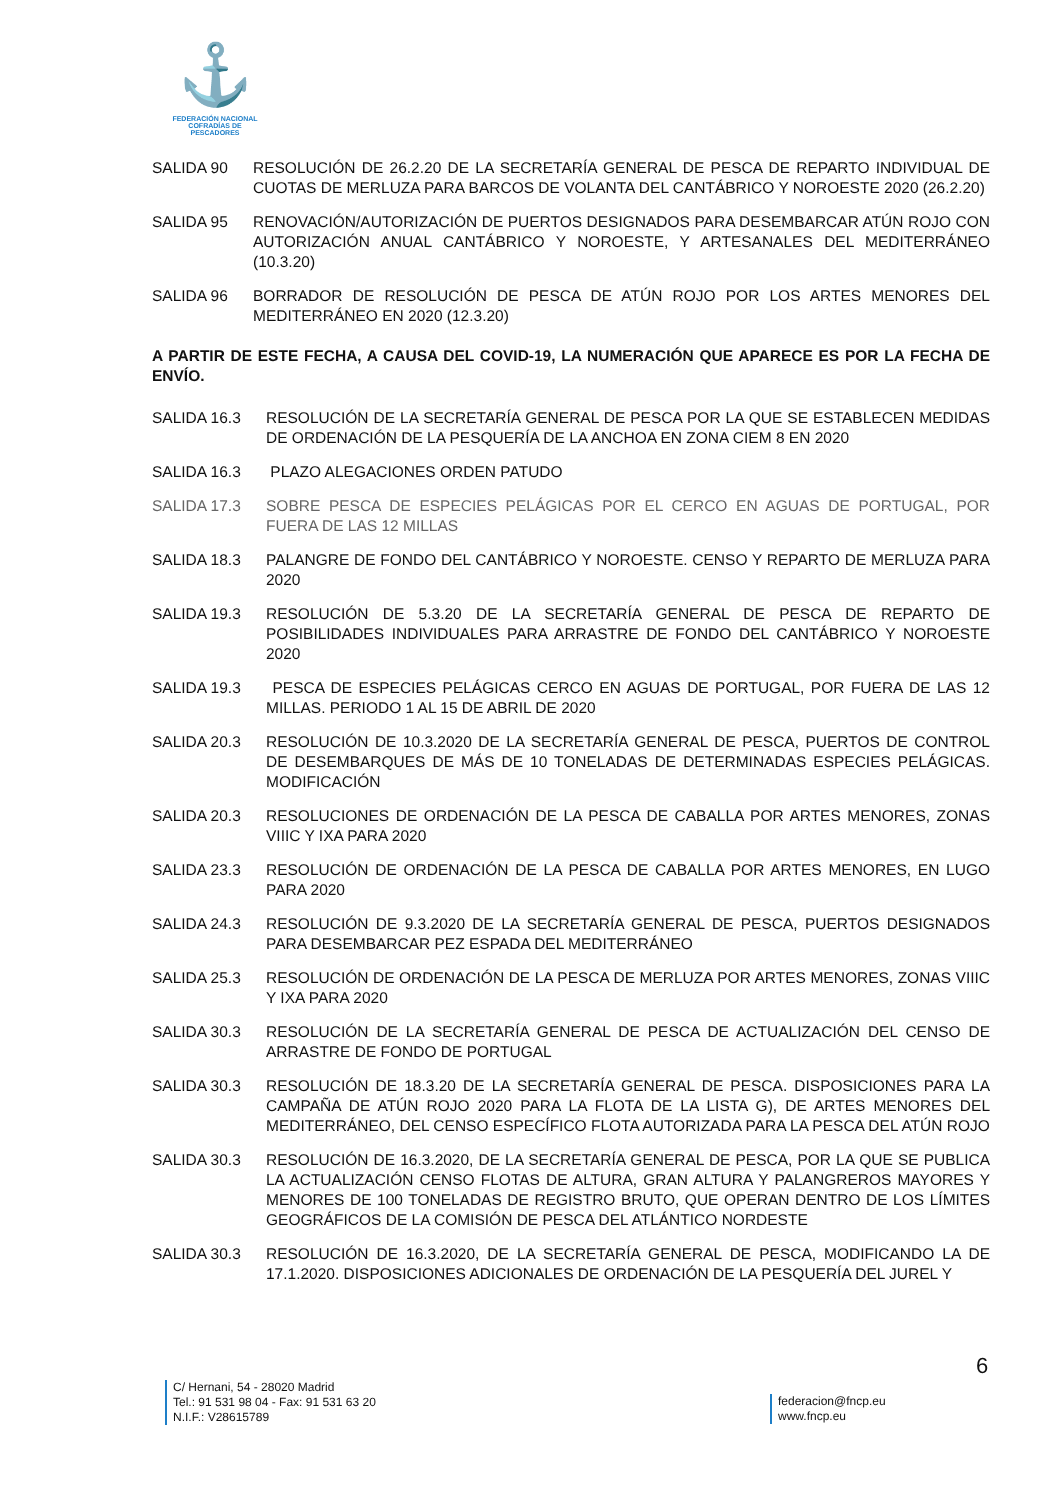⚓
FEDERACIÓN NACIONAL
COFRADÍAS DE PESCADORES
SALIDA 90 RESOLUCIÓN DE 26.2.20 DE LA SECRETARÍA GENERAL DE PESCA DE REPARTO INDIVIDUAL DE CUOTAS DE MERLUZA PARA BARCOS DE VOLANTA DEL CANTÁBRICO Y NOROESTE 2020 (26.2.20)
SALIDA 95 RENOVACIÓN/AUTORIZACIÓN DE PUERTOS DESIGNADOS PARA DESEMBARCAR ATÚN ROJO CON AUTORIZACIÓN ANUAL CANTÁBRICO Y NOROESTE, Y ARTESANALES DEL MEDITERRÁNEO (10.3.20)
SALIDA 96 BORRADOR DE RESOLUCIÓN DE PESCA DE ATÚN ROJO POR LOS ARTES MENORES DEL MEDITERRÁNEO EN 2020 (12.3.20)
A PARTIR DE ESTE FECHA, A CAUSA DEL COVID-19, LA NUMERACIÓN QUE APARECE ES POR LA FECHA DE ENVÍO.
SALIDA 16.3 RESOLUCIÓN DE LA SECRETARÍA GENERAL DE PESCA POR LA QUE SE ESTABLECEN MEDIDAS DE ORDENACIÓN DE LA PESQUERÍA DE LA ANCHOA EN ZONA CIEM 8 EN 2020
SALIDA 16.3 PLAZO ALEGACIONES ORDEN PATUDO
SALIDA 17.3 SOBRE PESCA DE ESPECIES PELÁGICAS POR EL CERCO EN AGUAS DE PORTUGAL, POR FUERA DE LAS 12 MILLAS
SALIDA 18.3 PALANGRE DE FONDO DEL CANTÁBRICO Y NOROESTE. CENSO Y REPARTO DE MERLUZA PARA 2020
SALIDA 19.3 RESOLUCIÓN DE 5.3.20 DE LA SECRETARÍA GENERAL DE PESCA DE REPARTO DE POSIBILIDADES INDIVIDUALES PARA ARRASTRE DE FONDO DEL CANTÁBRICO Y NOROESTE 2020
SALIDA 19.3 PESCA DE ESPECIES PELÁGICAS CERCO EN AGUAS DE PORTUGAL, POR FUERA DE LAS 12 MILLAS. PERIODO 1 AL 15 DE ABRIL DE 2020
SALIDA 20.3 RESOLUCIÓN DE 10.3.2020 DE LA SECRETARÍA GENERAL DE PESCA, PUERTOS DE CONTROL DE DESEMBARQUES DE MÁS DE 10 TONELADAS DE DETERMINADAS ESPECIES PELÁGICAS. MODIFICACIÓN
SALIDA 20.3 RESOLUCIONES DE ORDENACIÓN DE LA PESCA DE CABALLA POR ARTES MENORES, ZONAS VIIIC Y IXA PARA 2020
SALIDA 23.3 RESOLUCIÓN DE ORDENACIÓN DE LA PESCA DE CABALLA POR ARTES MENORES, EN LUGO PARA 2020
SALIDA 24.3 RESOLUCIÓN DE 9.3.2020 DE LA SECRETARÍA GENERAL DE PESCA, PUERTOS DESIGNADOS PARA DESEMBARCAR PEZ ESPADA DEL MEDITERRÁNEO
SALIDA 25.3 RESOLUCIÓN DE ORDENACIÓN DE LA PESCA DE MERLUZA POR ARTES MENORES, ZONAS VIIIC Y IXA PARA 2020
SALIDA 30.3 RESOLUCIÓN DE LA SECRETARÍA GENERAL DE PESCA DE ACTUALIZACIÓN DEL CENSO DE ARRASTRE DE FONDO DE PORTUGAL
SALIDA 30.3 RESOLUCIÓN DE 18.3.20 DE LA SECRETARÍA GENERAL DE PESCA. DISPOSICIONES PARA LA CAMPAÑA DE ATÚN ROJO 2020 PARA LA FLOTA DE LA LISTA G), DE ARTES MENORES DEL MEDITERRÁNEO, DEL CENSO ESPECÍFICO FLOTA AUTORIZADA PARA LA PESCA DEL ATÚN ROJO
SALIDA 30.3 RESOLUCIÓN DE 16.3.2020, DE LA SECRETARÍA GENERAL DE PESCA, POR LA QUE SE PUBLICA LA ACTUALIZACIÓN CENSO FLOTAS DE ALTURA, GRAN ALTURA Y PALANGREROS MAYORES Y MENORES DE 100 TONELADAS DE REGISTRO BRUTO, QUE OPERAN DENTRO DE LOS LÍMITES GEOGRÁFICOS DE LA COMISIÓN DE PESCA DEL ATLÁNTICO NORDESTE
SALIDA 30.3 RESOLUCIÓN DE 16.3.2020, DE LA SECRETARÍA GENERAL DE PESCA, MODIFICANDO LA DE 17.1.2020. DISPOSICIONES ADICIONALES DE ORDENACIÓN DE LA PESQUERÍA DEL JUREL Y
6
C/ Hernani, 54 - 28020 Madrid
Tel.: 91 531 98 04 - Fax: 91 531 63 20
N.I.F.: V28615789
federacion@fncp.eu
www.fncp.eu